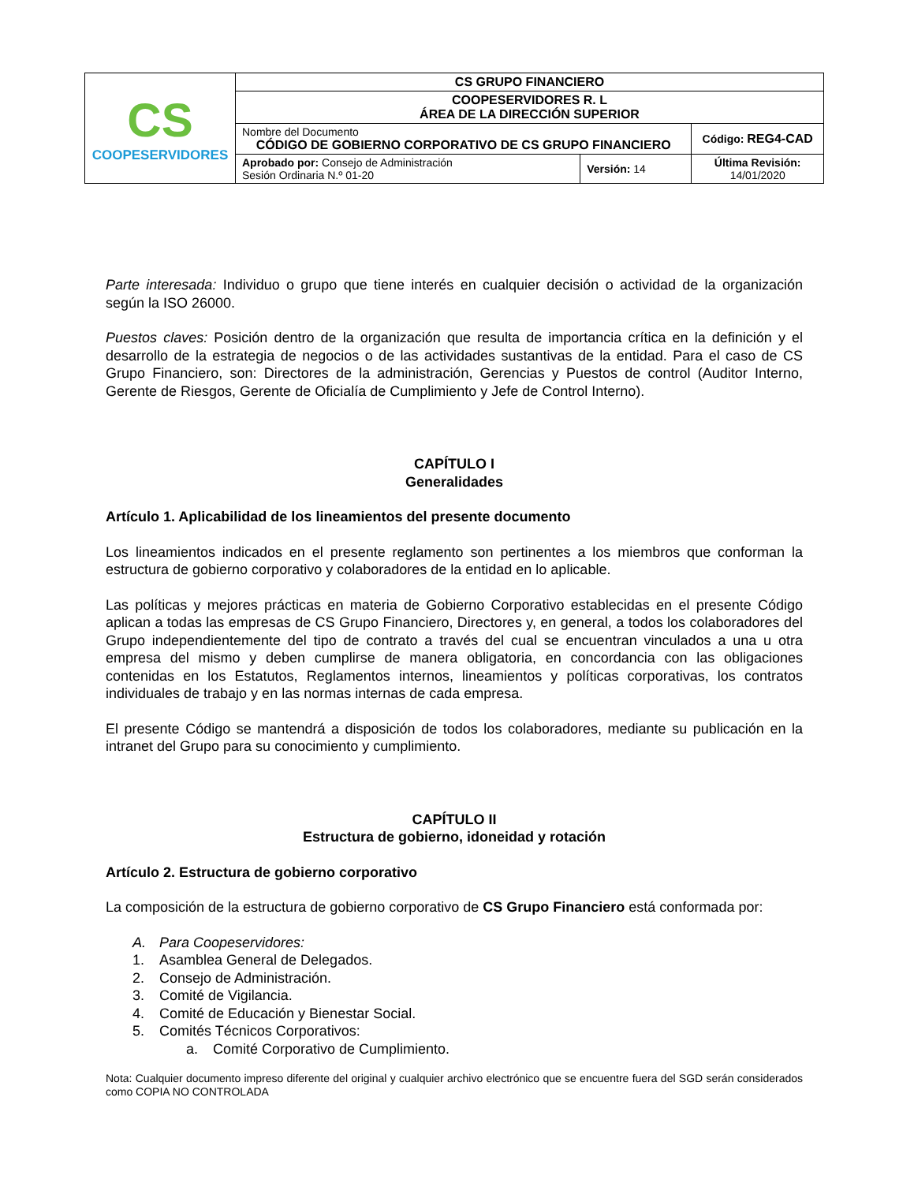| CS COOPESERVIDORES | CS GRUPO FINANCIERO | | |
| | COOPESERVIDORES R. L ÁREA DE LA DIRECCIÓN SUPERIOR | | |
| | Nombre del Documento CÓDIGO DE GOBIERNO CORPORATIVO DE CS GRUPO FINANCIERO | | Código: REG4-CAD |
| | Aprobado por: Consejo de Administración Sesión Ordinaria N.º 01-20 | Versión: 14 | Última Revisión: 14/01/2020 |
Parte interesada: Individuo o grupo que tiene interés en cualquier decisión o actividad de la organización según la ISO 26000.
Puestos claves: Posición dentro de la organización que resulta de importancia crítica en la definición y el desarrollo de la estrategia de negocios o de las actividades sustantivas de la entidad. Para el caso de CS Grupo Financiero, son: Directores de la administración, Gerencias y Puestos de control (Auditor Interno, Gerente de Riesgos, Gerente de Oficialía de Cumplimiento y Jefe de Control Interno).
CAPÍTULO I
Generalidades
Artículo 1. Aplicabilidad de los lineamientos del presente documento
Los lineamientos indicados en el presente reglamento son pertinentes a los miembros que conforman la estructura de gobierno corporativo y colaboradores de la entidad en lo aplicable.
Las políticas y mejores prácticas en materia de Gobierno Corporativo establecidas en el presente Código aplican a todas las empresas de CS Grupo Financiero, Directores y, en general, a todos los colaboradores del Grupo independientemente del tipo de contrato a través del cual se encuentran vinculados a una u otra empresa del mismo y deben cumplirse de manera obligatoria, en concordancia con las obligaciones contenidas en los Estatutos, Reglamentos internos, lineamientos y políticas corporativas, los contratos individuales de trabajo y en las normas internas de cada empresa.
El presente Código se mantendrá a disposición de todos los colaboradores, mediante su publicación en la intranet del Grupo para su conocimiento y cumplimiento.
CAPÍTULO II
Estructura de gobierno, idoneidad y rotación
Artículo 2. Estructura de gobierno corporativo
La composición de la estructura de gobierno corporativo de CS Grupo Financiero está conformada por:
A. Para Coopeservidores:
1. Asamblea General de Delegados.
2. Consejo de Administración.
3. Comité de Vigilancia.
4. Comité de Educación y Bienestar Social.
5. Comités Técnicos Corporativos:
a. Comité Corporativo de Cumplimiento.
Nota: Cualquier documento impreso diferente del original y cualquier archivo electrónico que se encuentre fuera del SGD serán considerados como COPIA NO CONTROLADA